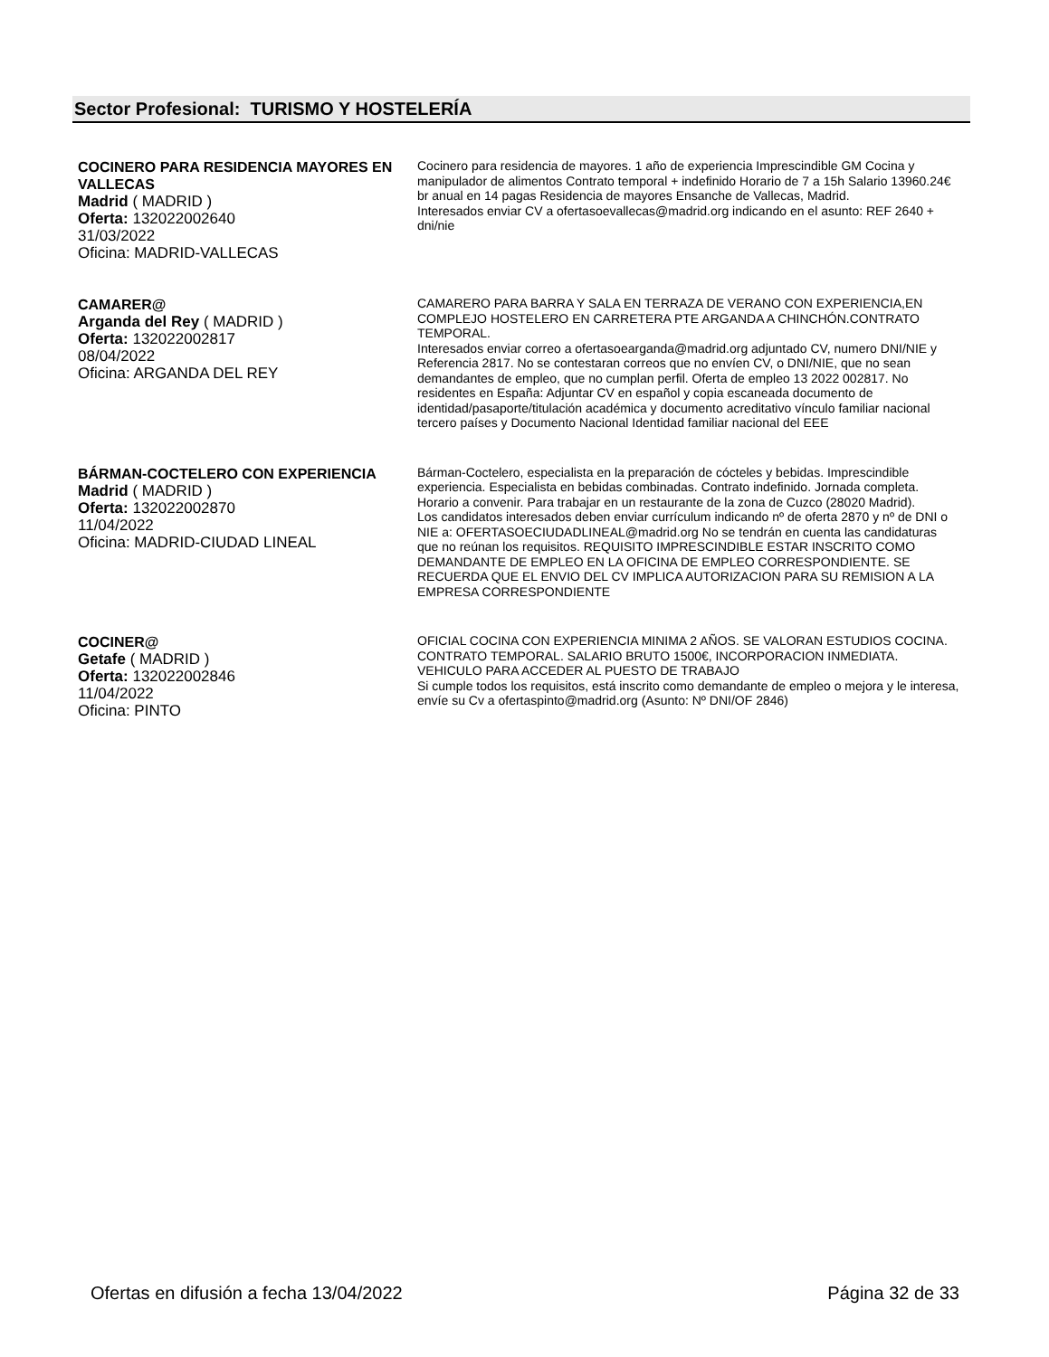Sector Profesional: TURISMO Y HOSTELERÍA
COCINERO PARA RESIDENCIA MAYORES EN VALLECAS
Madrid ( MADRID )
Oferta: 132022002640
31/03/2022
Oficina: MADRID-VALLECAS
Cocinero para residencia de mayores. 1 año de experiencia Imprescindible GM Cocina y manipulador de alimentos Contrato temporal + indefinido Horario de 7 a 15h Salario 13960.24€ br anual en 14 pagas Residencia de mayores Ensanche de Vallecas, Madrid.
Interesados enviar CV a ofertasoevallecas@madrid.org indicando en el asunto: REF 2640 + dni/nie
CAMARER@
Arganda del Rey ( MADRID )
Oferta: 132022002817
08/04/2022
Oficina: ARGANDA DEL REY
CAMARERO PARA BARRA Y SALA EN TERRAZA DE VERANO CON EXPERIENCIA,EN COMPLEJO HOSTELERO EN CARRETERA PTE ARGANDA A CHINCHÓN.CONTRATO TEMPORAL.
Interesados enviar correo a ofertasoearganda@madrid.org adjuntado CV, numero DNI/NIE y Referencia 2817. No se contestaran correos que no envíen CV, o DNI/NIE, que no sean demandantes de empleo, que no cumplan perfil. Oferta de empleo 13 2022 002817. No residentes en España: Adjuntar CV en español y copia escaneada documento de identidad/pasaporte/titulación académica y documento acreditativo vínculo familiar nacional tercero países y Documento Nacional Identidad familiar nacional del EEE
BÁRMAN-COCTELERO CON EXPERIENCIA
Madrid ( MADRID )
Oferta: 132022002870
11/04/2022
Oficina: MADRID-CIUDAD LINEAL
Bárman-Coctelero, especialista en la preparación de cócteles y bebidas. Imprescindible experiencia. Especialista en bebidas combinadas. Contrato indefinido. Jornada completa. Horario a convenir. Para trabajar en un restaurante de la zona de Cuzco (28020 Madrid).
Los candidatos interesados deben enviar currículum indicando nº de oferta 2870 y nº de DNI o NIE a: OFERTASOECIUDADLINEAL@madrid.org No se tendrán en cuenta las candidaturas que no reúnan los requisitos. REQUISITO IMPRESCINDIBLE ESTAR INSCRITO COMO DEMANDANTE DE EMPLEO EN LA OFICINA DE EMPLEO CORRESPONDIENTE. SE RECUERDA QUE EL ENVIO DEL CV IMPLICA AUTORIZACION PARA SU REMISION A LA EMPRESA CORRESPONDIENTE
COCINER@
Getafe ( MADRID )
Oferta: 132022002846
11/04/2022
Oficina: PINTO
OFICIAL COCINA CON EXPERIENCIA MINIMA 2 AÑOS. SE VALORAN ESTUDIOS COCINA. CONTRATO TEMPORAL. SALARIO BRUTO 1500€, INCORPORACION INMEDIATA. VEHICULO PARA ACCEDER AL PUESTO DE TRABAJO
Si cumple todos los requisitos, está inscrito como demandante de empleo o mejora y le interesa, envíe su Cv a ofertaspinto@madrid.org (Asunto: Nº DNI/OF 2846)
Ofertas en difusión a fecha 13/04/2022 Página 32 de 33